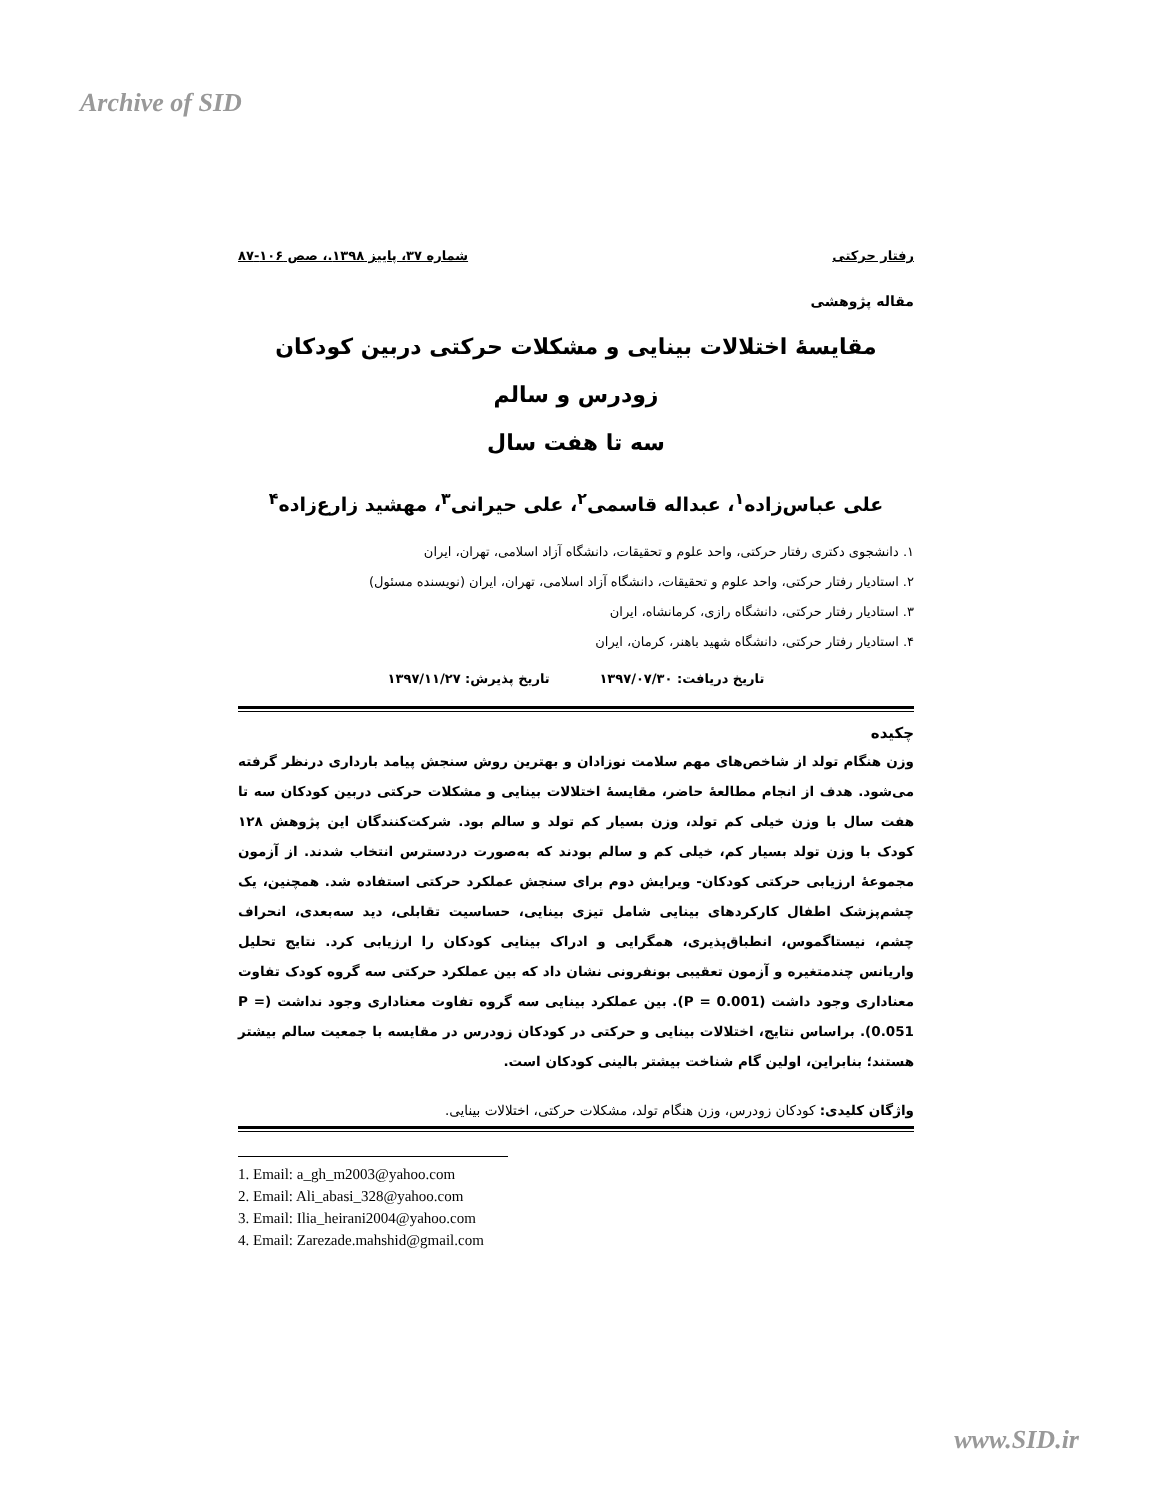Archive of SID
رفتار حرکتی شماره ۳۷، پاییز ۱۳۹۸.، صص ۱۰۶-۸۷
مقاله پژوهشی
مقایسهٔ اختلالات بینایی و مشکلات حرکتی دربین کودکان زودرس و سالم
سه تا هفت سال
علی عباس‌زاده<sup>۱</sup>، عبداله قاسمی<sup>۲</sup>، علی حیرانی<sup>۳</sup>، مهشید زارع‌زاده<sup>۴</sup>
۱. دانشجوی دکتری رفتار حرکتی، واحد علوم و تحقیقات، دانشگاه آزاد اسلامی، تهران، ایران
۲. استادیار رفتار حرکتی، واحد علوم و تحقیقات، دانشگاه آزاد اسلامی، تهران، ایران (نویسنده مسئول)
۳. استادیار رفتار حرکتی، دانشگاه رازی، کرمانشاه، ایران
۴. استادیار رفتار حرکتی، دانشگاه شهید باهنر، کرمان، ایران
تاریخ دریافت: ۱۳۹۷/۰۷/۳۰ تاریخ پذیرش: ۱۳۹۷/۱۱/۲۷
چکیده
وزن هنگام تولد از شاخص‌های مهم سلامت نوزادان و بهترین روش سنجش پیامد بارداری درنظر گرفته می‌شود. هدف از انجام مطالعهٔ حاضر، مقایسهٔ اختلالات بینایی و مشکلات حرکتی دربین کودکان سه تا هفت سال با وزن خیلی کم تولد، وزن بسیار کم تولد و سالم بود. شرکت‌کنندگان این پژوهش ۱۲۸ کودک با وزن تولد بسیار کم، خیلی کم و سالم بودند که به‌صورت دردسترس انتخاب شدند. از آزمون مجموعهٔ ارزیابی حرکتی کودکان- ویرایش دوم برای سنجش عملکرد حرکتی استفاده شد. همچنین، یک چشم‌پزشک اطفال کارکردهای بینایی شامل تیزی بینایی، حساسیت تقابلی، دید سه‌بعدی، انحراف چشم، نیستاگموس، انطباق‌پذیری، همگرایی و ادراک بینایی کودکان را ارزیابی کرد. نتایج تحلیل واریانس چندمتغیره و آزمون تعقیبی بونفرونی نشان داد که بین عملکرد حرکتی سه گروه کودک تفاوت معناداری وجود داشت (P = 0.001). بین عملکرد بینایی سه گروه تفاوت معناداری وجود نداشت (P = 0.051). براساس نتایج، اختلالات بینایی و حرکتی در کودکان زودرس در مقایسه با جمعیت سالم بیشتر هستند؛ بنابراین، اولین گام شناخت بیشتر بالینی کودکان است.
واژگان کلیدی: کودکان زودرس، وزن هنگام تولد، مشکلات حرکتی، اختلالات بینایی.
1. Email: a_gh_m2003@yahoo.com
2. Email: Ali_abasi_328@yahoo.com
3. Email: Ilia_heirani2004@yahoo.com
4. Email: Zarezade.mahshid@gmail.com
www.SID.ir